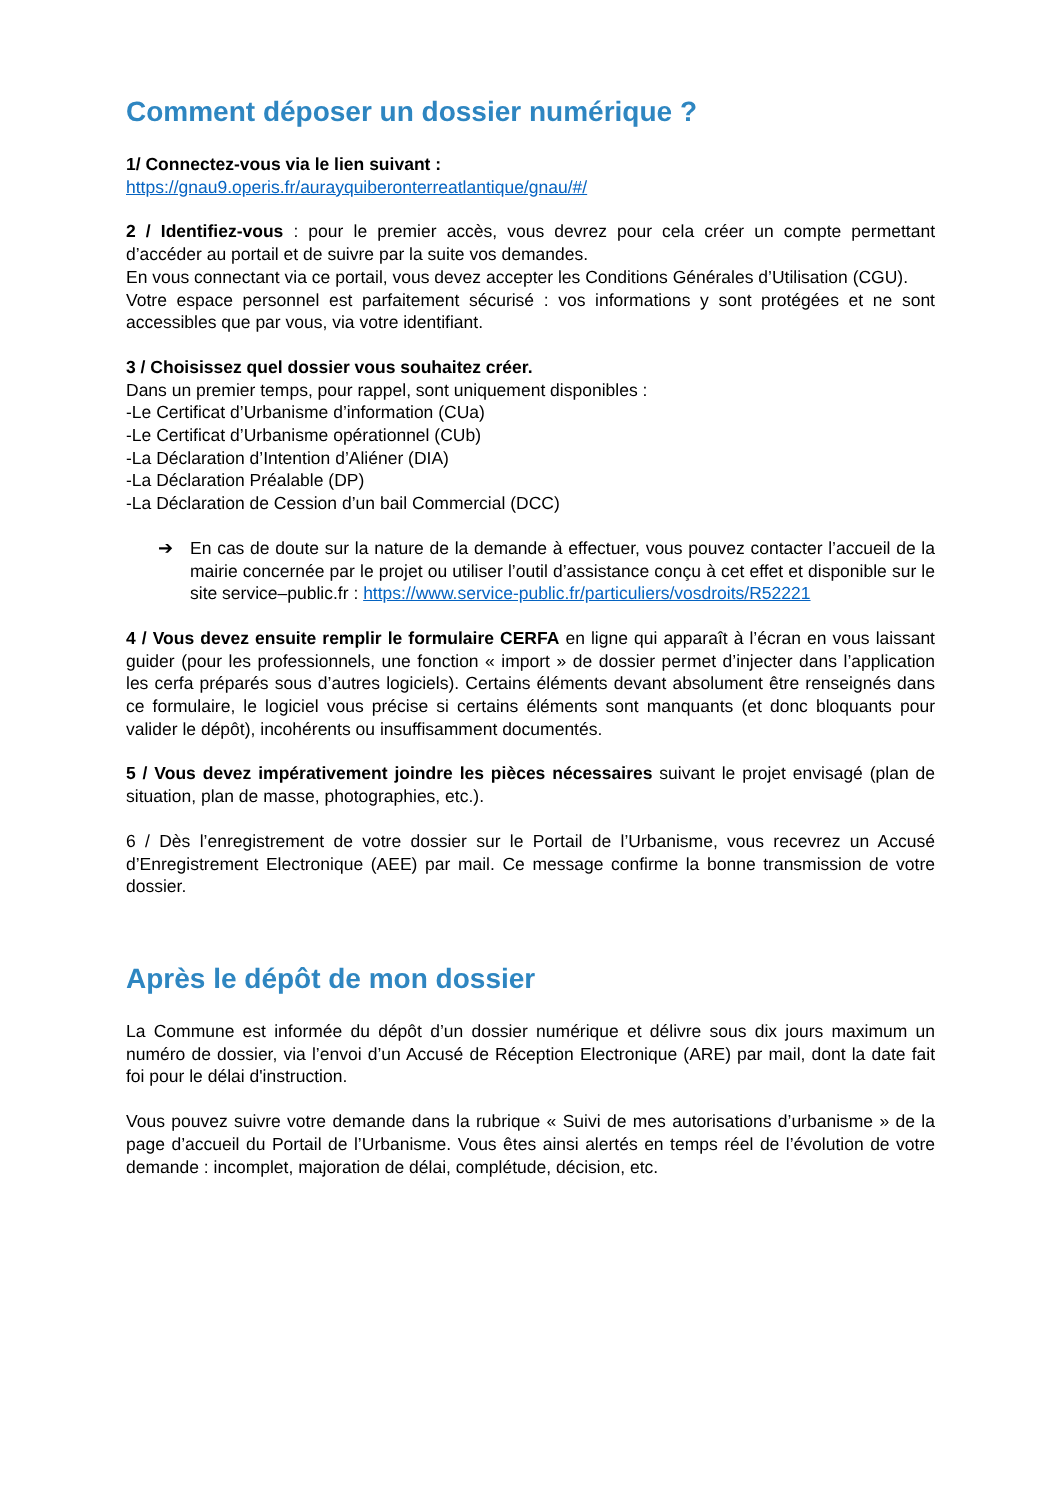Comment déposer un dossier numérique ?
1/ Connectez-vous via le lien suivant :
https://gnau9.operis.fr/aurayquiberonterreatlantique/gnau/#/
2 / Identifiez-vous : pour le premier accès, vous devrez pour cela créer un compte permettant d’accéder au portail et de suivre par la suite vos demandes.
En vous connectant via ce portail, vous devez accepter les Conditions Générales d’Utilisation (CGU).
Votre espace personnel est parfaitement sécurisé : vos informations y sont protégées et ne sont accessibles que par vous, via votre identifiant.
3 / Choisissez quel dossier vous souhaitez créer.
Dans un premier temps, pour rappel, sont uniquement disponibles :
-Le Certificat d’Urbanisme d’information (CUa)
-Le Certificat d’Urbanisme opérationnel (CUb)
-La Déclaration d’Intention d’Aliéner (DIA)
-La Déclaration Préalable (DP)
-La Déclaration de Cession d’un bail Commercial (DCC)
➔ En cas de doute sur la nature de la demande à effectuer, vous pouvez contacter l’accueil de la mairie concernée par le projet ou utiliser l’outil d’assistance conçu à cet effet et disponible sur le site service–public.fr : https://www.service-public.fr/particuliers/vosdroits/R52221
4 / Vous devez ensuite remplir le formulaire CERFA en ligne qui apparaît à l’écran en vous laissant guider (pour les professionnels, une fonction « import » de dossier permet d’injecter dans l’application les cerfa préparés sous d’autres logiciels). Certains éléments devant absolument être renseignés dans ce formulaire, le logiciel vous précise si certains éléments sont manquants (et donc bloquants pour valider le dépôt), incohérents ou insuffisamment documentés.
5 / Vous devez impérativement joindre les pièces nécessaires suivant le projet envisagé (plan de situation, plan de masse, photographies, etc.).
6 / Dès l’enregistrement de votre dossier sur le Portail de l’Urbanisme, vous recevrez un Accusé d’Enregistrement Electronique (AEE) par mail. Ce message confirme la bonne transmission de votre dossier.
Après le dépôt de mon dossier
La Commune est informée du dépôt d’un dossier numérique et délivre sous dix jours maximum un numéro de dossier, via l’envoi d’un Accusé de Réception Electronique (ARE) par mail, dont la date fait foi pour le délai d'instruction.
Vous pouvez suivre votre demande dans la rubrique « Suivi de mes autorisations d’urbanisme » de la page d’accueil du Portail de l’Urbanisme. Vous êtes ainsi alertés en temps réel de l’évolution de votre demande : incomplet, majoration de délai, complétude, décision, etc.